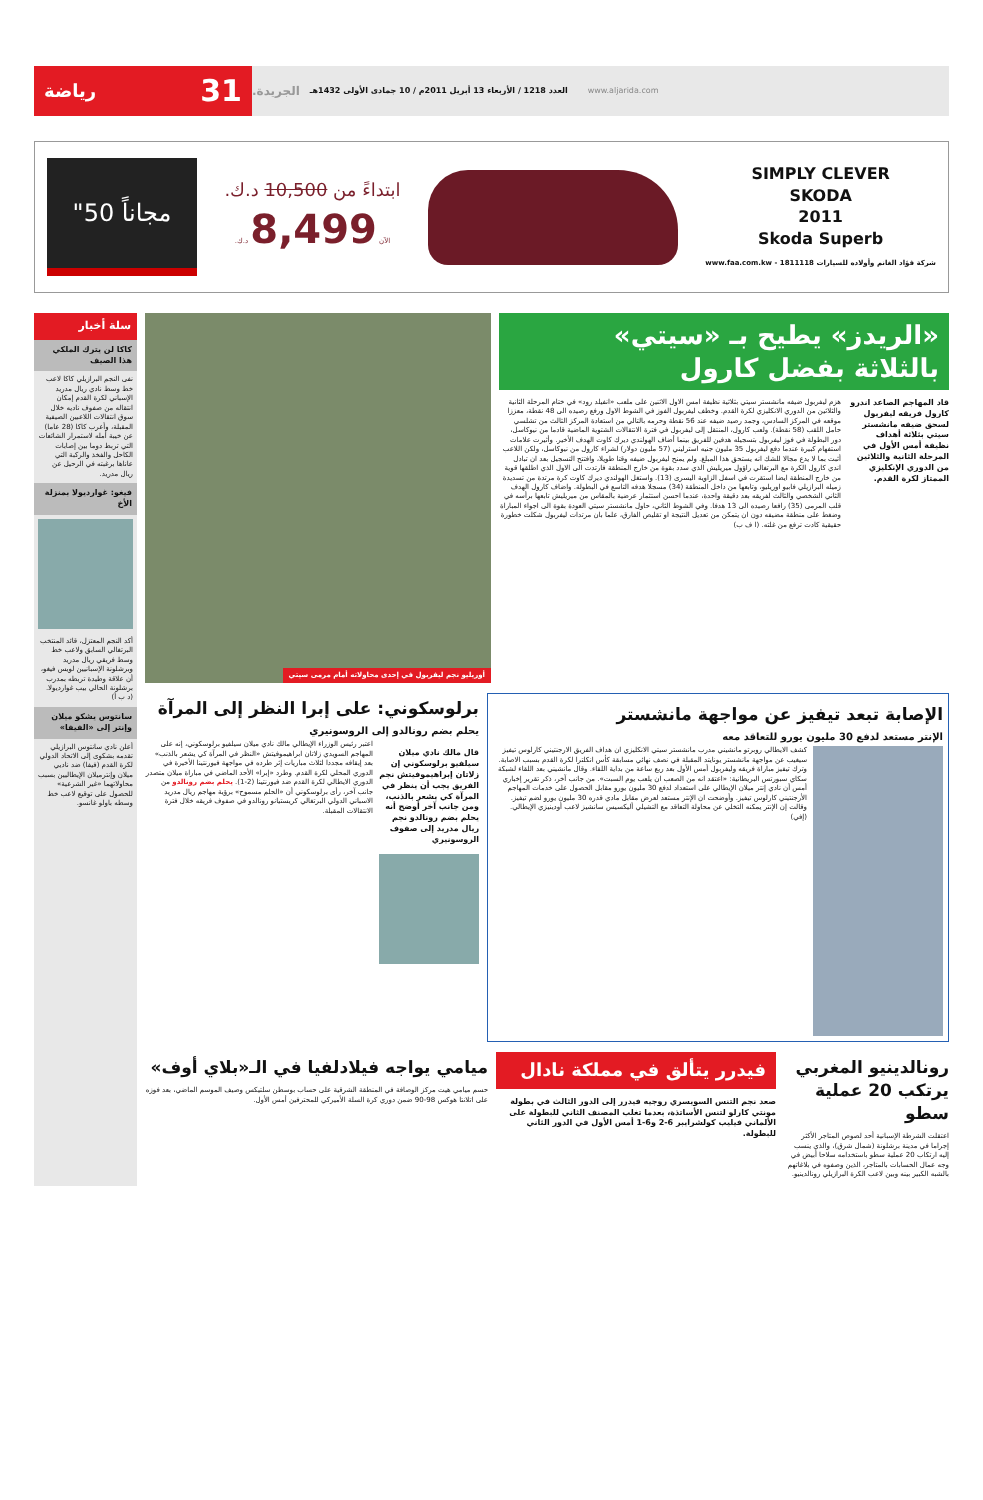www.aljarida.com
العدد 1218 / الأربعاء 13 أبريل 2011م / 10 جمادى الأولى 1432هـ
الجريدة.
31 رياضة
SIMPLY CLEVER
SKODA
2011
Skoda Superb
شركة فؤاد الغانم وأولاده للسيارات 1811118 - www.faa.com.kw
ابتداءً من 10,500 د.ك.
الآن 8,499 د.ك.
مجاناً 50"
«الريدز» يطيح بـ «سيتي»
بالثلاثة بفضل كارول
قاد المهاجم الصاعد اندرو كارول فريقه ليفربول لسحق ضيفه مانشستر سيتي بثلاثة أهداف نظيفة أمس الأول في المرحلة الثانية والثلاثين من الدوري الإنكليزي الممتاز لكرة القدم.
هزم ليفربول ضيفه مانشستر سيتي بثلاثية نظيفة امس الاول الاثنين على ملعب «انفيلد رود» في ختام المرحلة الثانية والثلاثين من الدوري الانكليزي لكرة القدم. وخطف ليفربول الفوز في الشوط الاول ورفع رصيده الى 48 نقطة، معززا موقعه في المركز السادس، وجمد رصيد ضيفه عند 56 نقطة وحرمه بالتالي من استعادة المركز الثالث من تشلسي حامل اللقب (58 نقطة). ولعب كارول، المنتقل إلى ليفربول في فترة الانتقالات الشتوية الماضية قادما من نيوكاسل، دور البطولة في فوز ليفربول بتسجيله هدفين للفريق بينما أضاف الهولندي ديرك كاوت الهدف الأخير. وأثيرت علامات استفهام كبيرة عندما دفع ليفربول 35 مليون جنيه استرليني (57 مليون دولار) لشراء كارول من نيوكاسل، ولكن اللاعب أثبت بما لا يدع مجالا للشك انه يستحق هذا المبلغ. ولم يمنح ليفربول ضيفه وقتا طويلا، وافتتح التسجيل بعد ان تبادل اندي كارول الكرة مع البرتغالي راؤول ميريليش الذي سدد بقوة من خارج المنطقة فارتدت الى الاول الذي اطلقها قوية من خارج المنطقة ايضا استقرت في اسفل الزاوية اليسرى (13). واستغل الهولندي ديرك كاوت كرة مرتدة من تسديدة زميله البرازيلي فابيو اوريليو، وتابعها من داخل المنطقة (34) مسجلا هدفه التاسع في البطولة. واضاف كارول الهدف الثاني الشخصي والثالث لفريقه بعد دقيقة واحدة، عندما احسن استثمار عرضية بالمقاس من ميريليش تابعها برأسه في قلب المرمى (35) رافعا رصيده الى 13 هدفا. وفي الشوط الثاني، حاول مانشستر سيتي العودة بقوة الى اجواء المباراة وضغط على منطقة مضيفه دون ان يتمكن من تعديل النتيجة او تقليص الفارق، علما بان مرتدات ليفربول شكلت خطورة حقيقية كادت ترفع من غلته. (ا ف ب)
أوريليو نجم ليفربول في إحدى محاولاته أمام مرمى سيتي
الإصابة تبعد تيفيز عن مواجهة مانشستر
الإنتر مستعد لدفع 30 مليون يورو للتعاقد معه
كشف الايطالي روبرتو مانشيني مدرب مانشستر سيتي الانكليزي ان هداف الفريق الارجنتيني كارلوس تيفيز سيغيب عن مواجهة مانشستر يونايتد المقبلة في نصف نهائي مسابقة كأس انكلترا لكرة القدم بسبب الاصابة. وترك تيفيز مباراة فريقه وليفربول أمس الأول بعد ربع ساعة من بداية اللقاء. وقال مانشيني بعد اللقاء لشبكة سكاي سبورتس البريطانية: «اعتقد انه من الصعب ان يلعب يوم السبت». من جانب آخر، ذكر تقرير إخباري أمس أن نادي إنتر ميلان الإيطالي على استعداد لدفع 30 مليون يورو مقابل الحصول على خدمات المهاجم الأرجنتيني كارلوس تيفيز. وأوضحت ان الإنتر مستعد لعرض مقابل مادي قدره 30 مليون يورو لضم تيفيز. وقالت إن الإنتر يمكنه التخلي عن محاولة التعاقد مع التشيلي أليكسيس سانشيز لاعب أودينيزي الإيطالي. (إفي)
برلوسكوني: على إبرا النظر إلى المرآة
يحلم بضم رونالدو إلى الروسونيري
قال مالك نادي ميلان سيلفيو برلوسكوني إن زلاتان إبراهيموفيتش نجم الفريق يجب أن ينظر في المرآة كي يشعر بالذنب، ومن جانب آخر أوضح أنه يحلم بضم رونالدو نجم ريال مدريد إلى صفوف الروسونيري
اعتبر رئيس الوزراء الإيطالي مالك نادي ميلان سيلفيو برلوسكوني، إنه على المهاجم السويدي زلاتان ابراهيموفيتش «النظر في المرآة كي يشعر بالذنب» بعد إيقافه مجددا لثلاث مباريات إثر طرده في مواجهة فيورنتينا الأخيرة في الدوري المحلي لكرة القدم. وطرد «إبرا» الأحد الماضي في مباراة ميلان متصدر الدوري الايطالي لكرة القدم ضد فيورنتينا (2-1). يحلم بضم رونالدو من جانب آخر، رأى برلوسكوني أن «الحلم مسموح» برؤية مهاجم ريال مدريد الاسباني الدولي البرتغالي كريستيانو رونالدو في صفوف فريقه خلال فترة الانتقالات المقبلة.
رونالدينيو المغربي يرتكب 20 عملية سطو
اعتقلت الشرطة الإسبانية أحد لصوص المتاجر الأكثر إجراما في مدينة برشلونة (شمال شرق)، والذي ينسب إليه ارتكاب 20 عملية سطو باستخدامه سلاحا أبيض في وجه عمال الحسابات بالمتاجر، الذين وصفوه في بلاغاتهم بالشبه الكبير بينه وبين لاعب الكرة البرازيلي رونالدينيو.
فيدرر يتألق في مملكة نادال
صعد نجم التنس السويسري روجيه فيدرر إلى الدور الثالث في بطولة مونتي كارلو لتنس الأساتذة، بعدما تغلب المصنف الثاني للبطولة على الألماني فيليب كولشرايبر 6-2 و6-1 أمس الأول في الدور الثاني للبطولة.
ميامي يواجه فيلادلفيا في الـ«بلاي أوف»
حسم ميامي هيت مركز الوصافة في المنطقة الشرقية على حساب بوسطن سلتيكس وصيف الموسم الماضي، بعد فوزه على اتلانتا هوكس 98-90 ضمن دوري كرة السلة الأميركي للمحترفين أمس الأول.
سلة أخبار
كاكا لن يترك الملكي هذا الصيف
نفى النجم البرازيلي كاكا لاعب خط وسط نادي ريال مدريد الإسباني لكرة القدم إمكان انتقاله من صفوف ناديه خلال سوق انتقالات اللاعبين الصيفية المقبلة، وأعرب كاكا (28 عاما) عن خيبة أمله لاستمرار الشائعات التي تربط دوما بين إصابات الكاحل والفخذ والركبة التي عاناها برغبته في الرحيل عن ريال مدريد.
فيغو: غوارديولا بمنزلة الأخ
أكد النجم المعتزل، قائد المنتخب البرتغالي السابق ولاعب خط وسط فريقي ريال مدريد وبرشلونة الإسبانيين لويس فيغو، أن علاقة وطيدة تربطه بمدرب برشلونة الحالي بيب غوارديولا. (د ب أ)
سانتوس يشكو ميلان وإنتر إلى «الفيفا»
أعلن نادي سانتوس البرازيلي تقدمه بشكوى إلى الاتحاد الدولي لكرة القدم (فيفا) ضد ناديي ميلان وإنترميلان الإيطاليين بسبب محاولاتهما «غير الشرعية» للحصول على توقيع لاعب خط وسطه باولو غانسو.